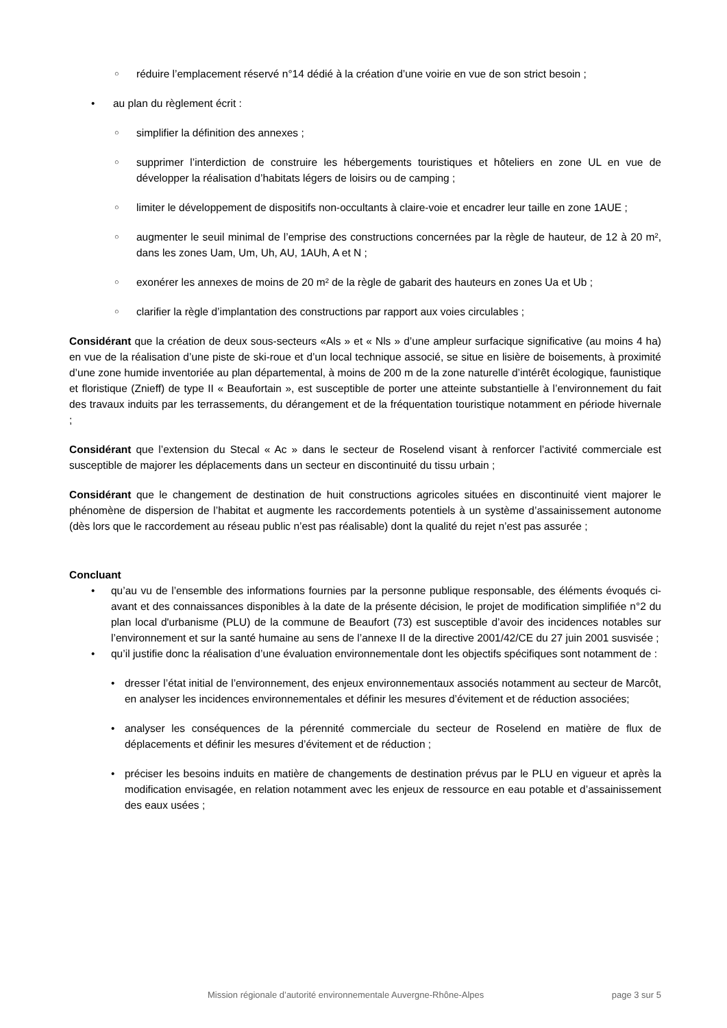○ réduire l’emplacement réservé n°14 dédié à la création d’une voirie en vue de son strict besoin ;
• au plan du règlement écrit :
○ simplifier la définition des annexes ;
○ supprimer l’interdiction de construire les hébergements touristiques et hôteliers en zone UL en vue de développer la réalisation d’habitats légers de loisirs ou de camping ;
○ limiter le développement de dispositifs non-occultants à claire-voie et encadrer leur taille en zone 1AUE ;
○ augmenter le seuil minimal de l’emprise des constructions concernées par la règle de hauteur, de 12 à 20 m², dans les zones Uam, Um, Uh, AU, 1AUh, A et N ;
○ exonérer les annexes de moins de 20 m² de la règle de gabarit des hauteurs en zones Ua et Ub ;
○ clarifier la règle d’implantation des constructions par rapport aux voies circulables ;
Considérant que la création de deux sous-secteurs «Als » et « Nls » d’une ampleur surfacique significative (au moins 4 ha) en vue de la réalisation d’une piste de ski-roue et d’un local technique associé, se situe en lisière de boisements, à proximité d’une zone humide inventoriée au plan départemental, à moins de 200 m de la zone naturelle d’intérêt écologique, faunistique et floristique (Znieff) de type II « Beaufortain », est susceptible de porter une atteinte substantielle à l’environnement du fait des travaux induits par les terrassements, du dérangement et de la fréquentation touristique notamment en période hivernale ;
Considérant que l’extension du Stecal « Ac » dans le secteur de Roselend visant à renforcer l’activité commerciale est susceptible de majorer les déplacements dans un secteur en discontinuité du tissu urbain ;
Considérant que le changement de destination de huit constructions agricoles situées en discontinuité vient majorer le phénomène de dispersion de l’habitat et augmente les raccordements potentiels à un système d’assainissement autonome (dès lors que le raccordement au réseau public n’est pas réalisable) dont la qualité du rejet n’est pas assurée ;
Concluant
• qu’au vu de l’ensemble des informations fournies par la personne publique responsable, des éléments évoqués ci-avant et des connaissances disponibles à la date de la présente décision, le projet de modification simplifiée n°2 du plan local d'urbanisme (PLU) de la commune de Beaufort (73) est susceptible d’avoir des incidences notables sur l’environnement et sur la santé humaine au sens de l’annexe II de la directive 2001/42/CE du 27 juin 2001 susvisée ;
• qu’il justifie donc la réalisation d’une évaluation environnementale dont les objectifs spécifiques sont notamment de :
• dresser l’état initial de l’environnement, des enjeux environnementaux associés notamment au secteur de Marcôt, en analyser les incidences environnementales et définir les mesures d’évitement et de réduction associées;
• analyser les conséquences de la pérennité commerciale du secteur de Roselend en matière de flux de déplacements et définir les mesures d’évitement et de réduction ;
• préciser les besoins induits en matière de changements de destination prévus par le PLU en vigueur et après la modification envisagée, en relation notamment avec les enjeux de ressource en eau potable et d’assainissement des eaux usées ;
Mission régionale d’autorité environnementale Auvergne-Rhône-Alpes page 3 sur 5